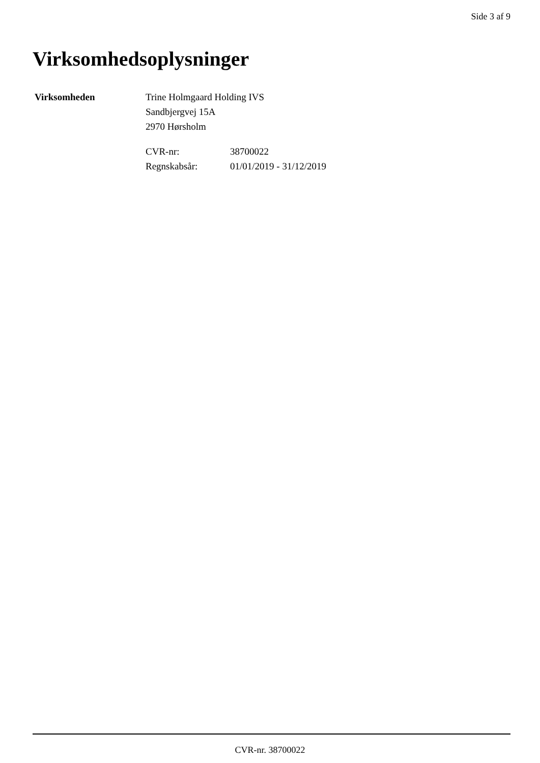Side 3 af 9
Virksomhedsoplysninger
Virksomheden Trine Holmgaard Holding IVS
Sandbjergvej 15A
2970 Hørsholm
| CVR-nr: | 38700022 |
| Regnskabsår: | 01/01/2019 - 31/12/2019 |
CVR-nr. 38700022